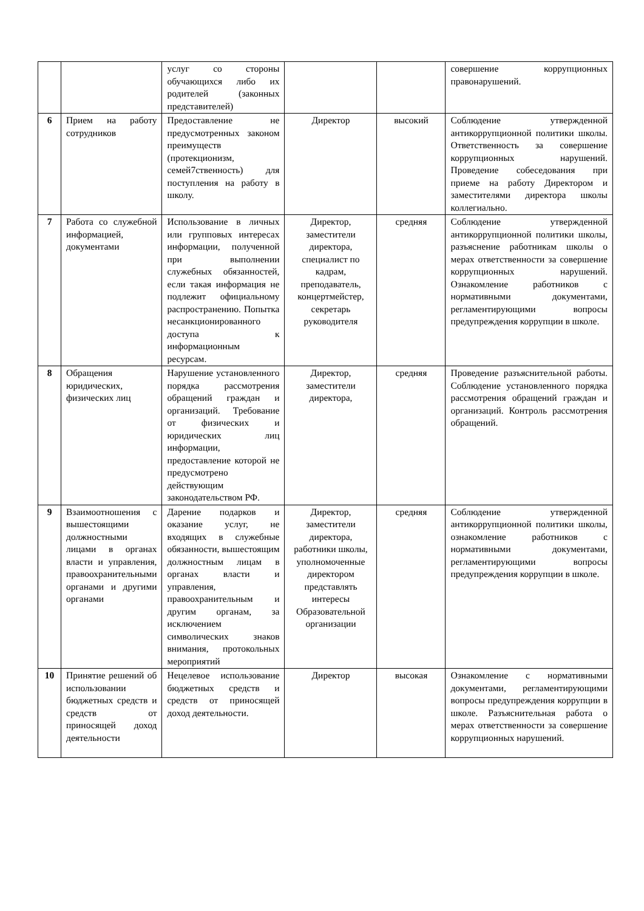| | | услуг со стороны обучающихся либо их родителей (законных представителей) | | | совершение коррупционных правонарушений. |
| 6 | Прием на работу сотрудников | Предоставление не предусмотренных законом преимуществ (протекционизм, семей7ственность) для поступления на работу в школу. | Директор | высокий | Соблюдение утвержденной антикоррупционной политики школы. Ответственность за совершение коррупционных нарушений. Проведение собеседования при приеме на работу Директором и заместителями директора школы коллегиально. |
| 7 | Работа со служебной информацией, документами | Использование в личных или групповых интересах информации, полученной при выполнении служебных обязанностей, если такая информация не подлежит официальному распространению. Попытка несанкционированного доступа к информационным ресурсам. | Директор, заместители директора, специалист по кадрам, преподаватель, концертмейстер, секретарь руководителя | средняя | Соблюдение утвержденной антикоррупционной политики школы, разъяснение работникам школы о мерах ответственности за совершение коррупционных нарушений. Ознакомление работников с нормативными документами, регламентирующими вопросы предупреждения коррупции в школе. |
| 8 | Обращения юридических, физических лиц | Нарушение установленного порядка рассмотрения обращений граждан и организаций. Требование от физических и юридических лиц информации, предоставление которой не предусмотрено действующим законодательством РФ. | Директор, заместители директора, | средняя | Проведение разъяснительной работы. Соблюдение установленного порядка рассмотрения обращений граждан и организаций. Контроль рассмотрения обращений. |
| 9 | Взаимоотношения с вышестоящими должностными лицами в органах власти и управления, правоохранительными органами и другими органами | Дарение подарков и оказание услуг, не входящих в служебные обязанности, вышестоящим должностным лицам в органах власти и управления, правоохранительным и другим органам, за исключением символических знаков внимания, протокольных мероприятий | Директор, заместители директора, работники школы, уполномоченные директором представлять интересы Образовательной организации | средняя | Соблюдение утвержденной антикоррупционной политики школы, ознакомление работников с нормативными документами, регламентирующими вопросы предупреждения коррупции в школе. |
| 10 | Принятие решений об использовании бюджетных средств и средств от приносящей доход деятельности | Нецелевое использование бюджетных средств и средств от приносящей доход деятельности. | Директор | высокая | Ознакомление с нормативными документами, регламентирующими вопросы предупреждения коррупции в школе. Разъяснительная работа о мерах ответственности за совершение коррупционных нарушений. |